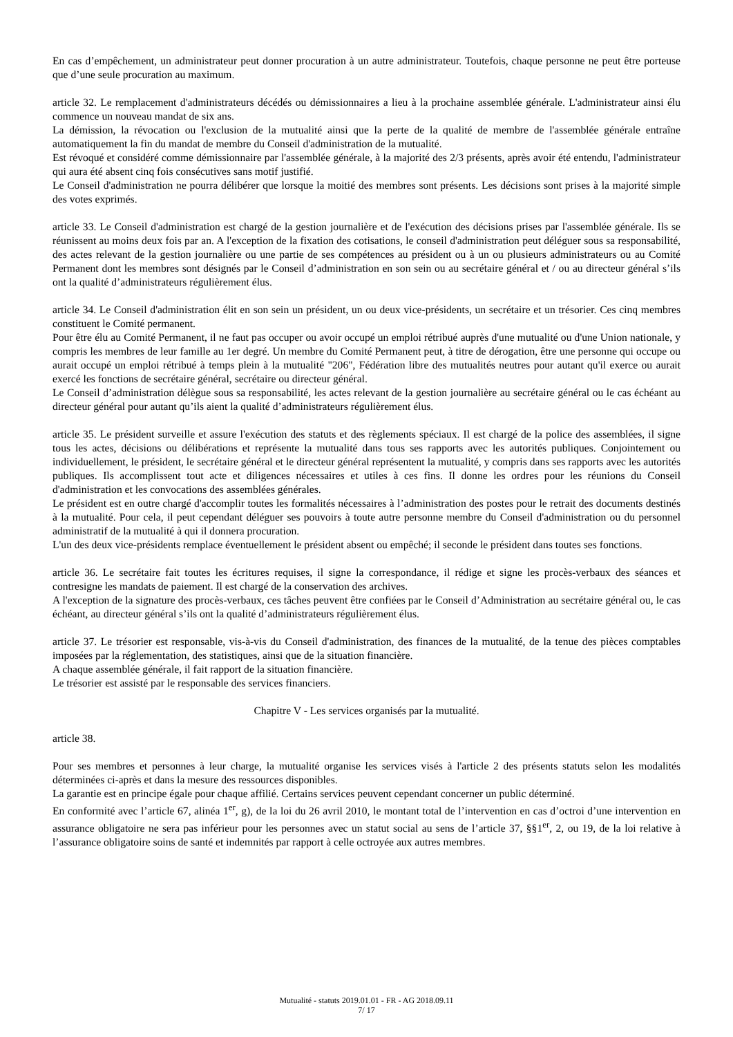En cas d’empêchement, un administrateur peut donner procuration à un autre administrateur. Toutefois, chaque personne ne peut être porteuse que d’une seule procuration au maximum.
article 32. Le remplacement d'administrateurs décédés ou démissionnaires a lieu à la prochaine assemblée générale. L'administrateur ainsi élu commence un nouveau mandat de six ans.
La démission, la révocation ou l'exclusion de la mutualité ainsi que la perte de la qualité de membre de l'assemblée générale entraîne automatiquement la fin du mandat de membre du Conseil d'administration de la mutualité.
Est révoqué et considéré comme démissionnaire par l'assemblée générale, à la majorité des 2/3 présents, après avoir été entendu, l'administrateur qui aura été absent cinq fois consécutives sans motif justifié.
Le Conseil d'administration ne pourra délibérer que lorsque la moitié des membres sont présents. Les décisions sont prises à la majorité simple des votes exprimés.
article 33. Le Conseil d'administration est chargé de la gestion journalière et de l'exécution des décisions prises par l'assemblée générale. Ils se réunissent au moins deux fois par an. A l'exception de la fixation des cotisations, le conseil d'administration peut déléguer sous sa responsabilité, des actes relevant de la gestion journalière ou une partie de ses compétences au président ou à un ou plusieurs administrateurs ou au Comité Permanent dont les membres sont désignés par le Conseil d’administration en son sein ou au secrétaire général et / ou au directeur général s’ils ont la qualité d’administrateurs régulièrement élus.
article 34. Le Conseil d'administration élit en son sein un président, un ou deux vice-présidents, un secrétaire et un trésorier. Ces cinq membres constituent le Comité permanent.
Pour être élu au Comité Permanent, il ne faut pas occuper ou avoir occupé un emploi rétribué auprès d'une mutualité ou d'une Union nationale, y compris les membres de leur famille au 1er degré. Un membre du Comité Permanent peut, à titre de dérogation, être une personne qui occupe ou aurait occupé un emploi rétribué à temps plein à la mutualité "206", Fédération libre des mutualités neutres pour autant qu'il exerce ou aurait exercé les fonctions de secrétaire général, secrétaire ou directeur général.
Le Conseil d’administration délègue sous sa responsabilité, les actes relevant de la gestion journalière au secrétaire général ou le cas échéant au directeur général pour autant qu’ils aient la qualité d’administrateurs régulièrement élus.
article 35. Le président surveille et assure l'exécution des statuts et des règlements spéciaux. Il est chargé de la police des assemblées, il signe tous les actes, décisions ou délibérations et représente la mutualité dans tous ses rapports avec les autorités publiques. Conjointement ou individuellement, le président, le secrétaire général et le directeur général représentent la mutualité, y compris dans ses rapports avec les autorités publiques. Ils accomplissent tout acte et diligences nécessaires et utiles à ces fins. Il donne les ordres pour les réunions du Conseil d'administration et les convocations des assemblées générales.
Le président est en outre chargé d'accomplir toutes les formalités nécessaires à l’administration des postes pour le retrait des documents destinés à la mutualité. Pour cela, il peut cependant déléguer ses pouvoirs à toute autre personne membre du Conseil d'administration ou du personnel administratif de la mutualité à qui il donnera procuration.
L'un des deux vice-présidents remplace éventuellement le président absent ou empêché; il seconde le président dans toutes ses fonctions.
article 36. Le secrétaire fait toutes les écritures requises, il signe la correspondance, il rédige et signe les procès-verbaux des séances et contresigne les mandats de paiement. Il est chargé de la conservation des archives.
A l'exception de la signature des procès-verbaux, ces tâches peuvent être confiées par le Conseil d’Administration au secrétaire général ou, le cas échéant, au directeur général s’ils ont la qualité d’administrateurs régulièrement élus.
article 37. Le trésorier est responsable, vis-à-vis du Conseil d'administration, des finances de la mutualité, de la tenue des pièces comptables imposées par la réglementation, des statistiques, ainsi que de la situation financière.
A chaque assemblée générale, il fait rapport de la situation financière.
Le trésorier est assisté par le responsable des services financiers.
Chapitre V - Les services organisés par la mutualité.
article 38.
Pour ses membres et personnes à leur charge, la mutualité organise les services visés à l'article 2 des présents statuts selon les modalités déterminées ci-après et dans la mesure des ressources disponibles.
La garantie est en principe égale pour chaque affilié. Certains services peuvent cependant concerner un public déterminé.
En conformité avec l’article 67, alinéa 1<sup>er</sup>, g), de la loi du 26 avril 2010, le montant total de l’intervention en cas d’octroi d’une intervention en assurance obligatoire ne sera pas inférieur pour les personnes avec un statut social au sens de l’article 37, §§1<sup>er</sup>, 2, ou 19, de la loi relative à l’assurance obligatoire soins de santé et indemnités par rapport à celle octroyée aux autres membres.
Mutualité - statuts 2019.01.01 - FR - AG 2018.09.11
7/ 17